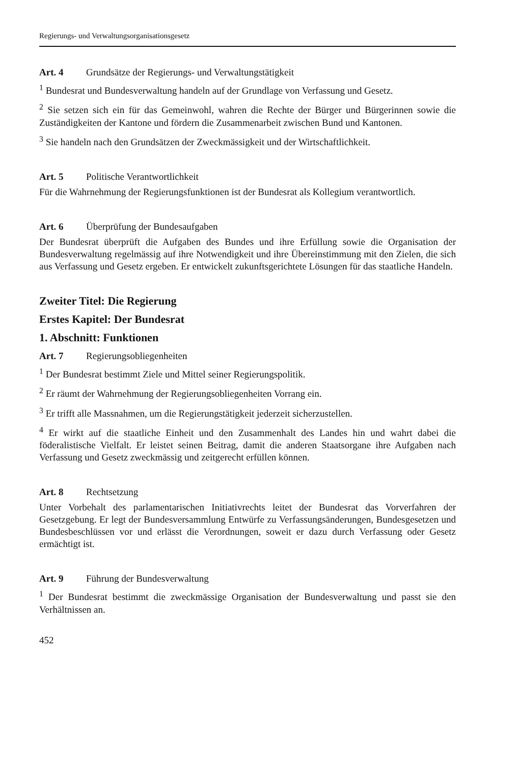Regierungs- und Verwaltungsorganisationsgesetz
Art. 4 Grundsätze der Regierungs- und Verwaltungstätigkeit
<sup>1</sup> Bundesrat und Bundesverwaltung handeln auf der Grundlage von Verfassung und Gesetz.
<sup>2</sup> Sie setzen sich ein für das Gemeinwohl, wahren die Rechte der Bürger und Bürgerinnen sowie die Zuständigkeiten der Kantone und fördern die Zusammenarbeit zwischen Bund und Kantonen.
<sup>3</sup> Sie handeln nach den Grundsätzen der Zweckmässigkeit und der Wirtschaftlichkeit.
Art. 5 Politische Verantwortlichkeit
Für die Wahrnehmung der Regierungsfunktionen ist der Bundesrat als Kollegium verantwortlich.
Art. 6 Überprüfung der Bundesaufgaben
Der Bundesrat überprüft die Aufgaben des Bundes und ihre Erfüllung sowie die Organisation der Bundesverwaltung regelmässig auf ihre Notwendigkeit und ihre Übereinstimmung mit den Zielen, die sich aus Verfassung und Gesetz ergeben. Er entwickelt zukunftsgerichtete Lösungen für das staatliche Handeln.
Zweiter Titel: Die Regierung
Erstes Kapitel: Der Bundesrat
1. Abschnitt: Funktionen
Art. 7 Regierungsobliegenheiten
<sup>1</sup> Der Bundesrat bestimmt Ziele und Mittel seiner Regierungspolitik.
<sup>2</sup> Er räumt der Wahrnehmung der Regierungsobliegenheiten Vorrang ein.
<sup>3</sup> Er trifft alle Massnahmen, um die Regierungstätigkeit jederzeit sicherzustellen.
<sup>4</sup> Er wirkt auf die staatliche Einheit und den Zusammenhalt des Landes hin und wahrt dabei die föderalistische Vielfalt. Er leistet seinen Beitrag, damit die anderen Staatsorgane ihre Aufgaben nach Verfassung und Gesetz zweckmässig und zeitgerecht erfüllen können.
Art. 8 Rechtsetzung
Unter Vorbehalt des parlamentarischen Initiativrechts leitet der Bundesrat das Vorverfahren der Gesetzgebung. Er legt der Bundesversammlung Entwürfe zu Verfassungsänderungen, Bundesgesetzen und Bundesbeschlüssen vor und erlässt die Verordnungen, soweit er dazu durch Verfassung oder Gesetz ermächtigt ist.
Art. 9 Führung der Bundesverwaltung
<sup>1</sup> Der Bundesrat bestimmt die zweckmässige Organisation der Bundesverwaltung und passt sie den Verhältnissen an.
452